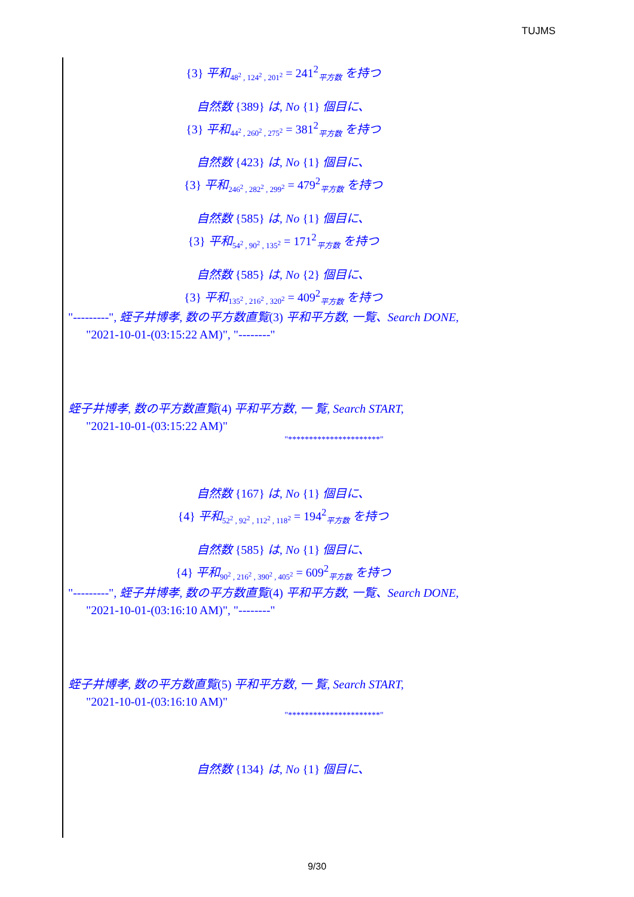TUJMS
{3} 平和<sub>48<sup>2</sup> , 124<sup>2</sup> , 201<sup>2</sup></sub> = 241<sup>2</sup><sub>平方数</sub> を持つ
自然数 {389} は, No {1} 個目に、
{3} 平和<sub>44<sup>2</sup> , 260<sup>2</sup> , 275<sup>2</sup></sub> = 381<sup>2</sup><sub>平方数</sub> を持つ
自然数 {423} は, No {1} 個目に、
{3} 平和<sub>246<sup>2</sup> , 282<sup>2</sup> , 299<sup>2</sup></sub> = 479<sup>2</sup><sub>平方数</sub> を持つ
自然数 {585} は, No {1} 個目に、
{3} 平和<sub>54<sup>2</sup> , 90<sup>2</sup> , 135<sup>2</sup></sub> = 171<sup>2</sup><sub>平方数</sub> を持つ
自然数 {585} は, No {2} 個目に、
{3} 平和<sub>135<sup>2</sup> , 216<sup>2</sup> , 320<sup>2</sup></sub> = 409<sup>2</sup><sub>平方数</sub> を持つ
"---------", 蛭子井博孝, 数の平方数直覧(3) 平和平方数, 一覧、Search DONE,
"2021-10-01-(03:15:22 AM)", "--------"
蛭子井博孝, 数の平方数直覧(4) 平和平方数, 一 覧, Search START,
"2021-10-01-(03:15:22 AM)"
"**********************"
自然数 {167} は, No {1} 個目に、
{4} 平和<sub>52<sup>2</sup> , 92<sup>2</sup> , 112<sup>2</sup> , 118<sup>2</sup></sub> = 194<sup>2</sup><sub>平方数</sub> を持つ
自然数 {585} は, No {1} 個目に、
{4} 平和<sub>90<sup>2</sup> , 216<sup>2</sup> , 390<sup>2</sup> , 405<sup>2</sup></sub> = 609<sup>2</sup><sub>平方数</sub> を持つ
"---------", 蛭子井博孝, 数の平方数直覧(4) 平和平方数, 一覧、Search DONE,
"2021-10-01-(03:16:10 AM)", "--------"
蛭子井博孝, 数の平方数直覧(5) 平和平方数, 一 覧, Search START,
"2021-10-01-(03:16:10 AM)"
"**********************"
自然数 {134} は, No {1} 個目に、
9/30